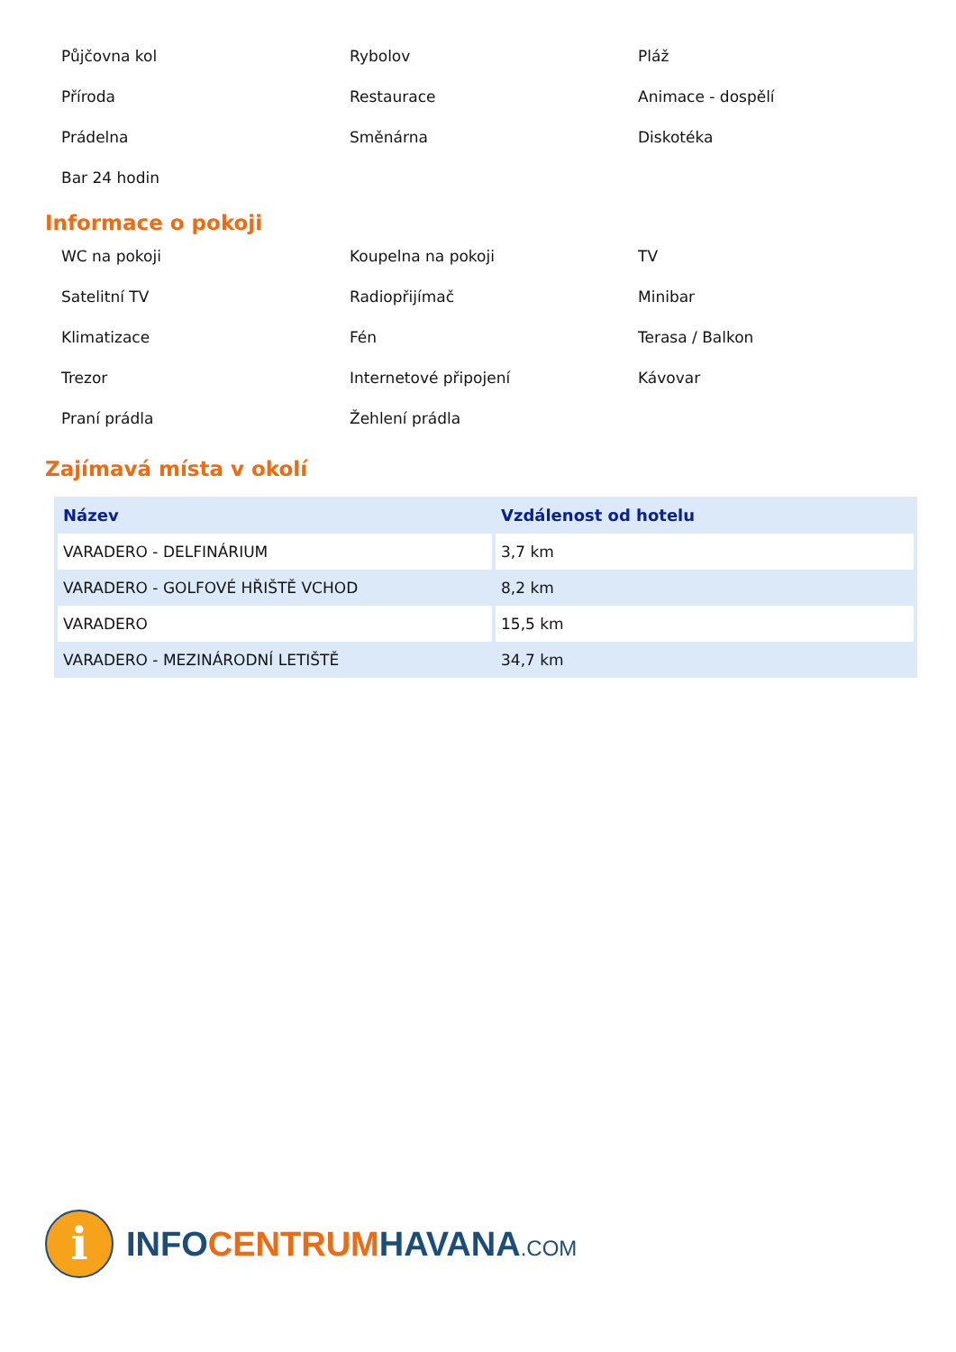Půjčovna kol
Rybolov
Pláž
Příroda
Restaurace
Animace - dospělí
Prádelna
Směnárna
Diskotéka
Bar 24 hodin
Informace o pokoji
WC na pokoji
Koupelna na pokoji
TV
Satelitní TV
Radiopřijímač
Minibar
Klimatizace
Fén
Terasa / Balkon
Trezor
Internetové připojení
Kávovar
Praní prádla
Žehlení prádla
Zajímavá místa v okolí
| Název | Vzdálenost od hotelu |
| --- | --- |
| VARADERO - DELFINÁRIUM | 3,7 km |
| VARADERO - GOLFOVÉ HŘIŠTĚ VCHOD | 8,2 km |
| VARADERO | 15,5 km |
| VARADERO - MEZINÁRODNÍ LETIŠTĚ | 34,7 km |
i
INFOCENTRUMHAVANA.COM